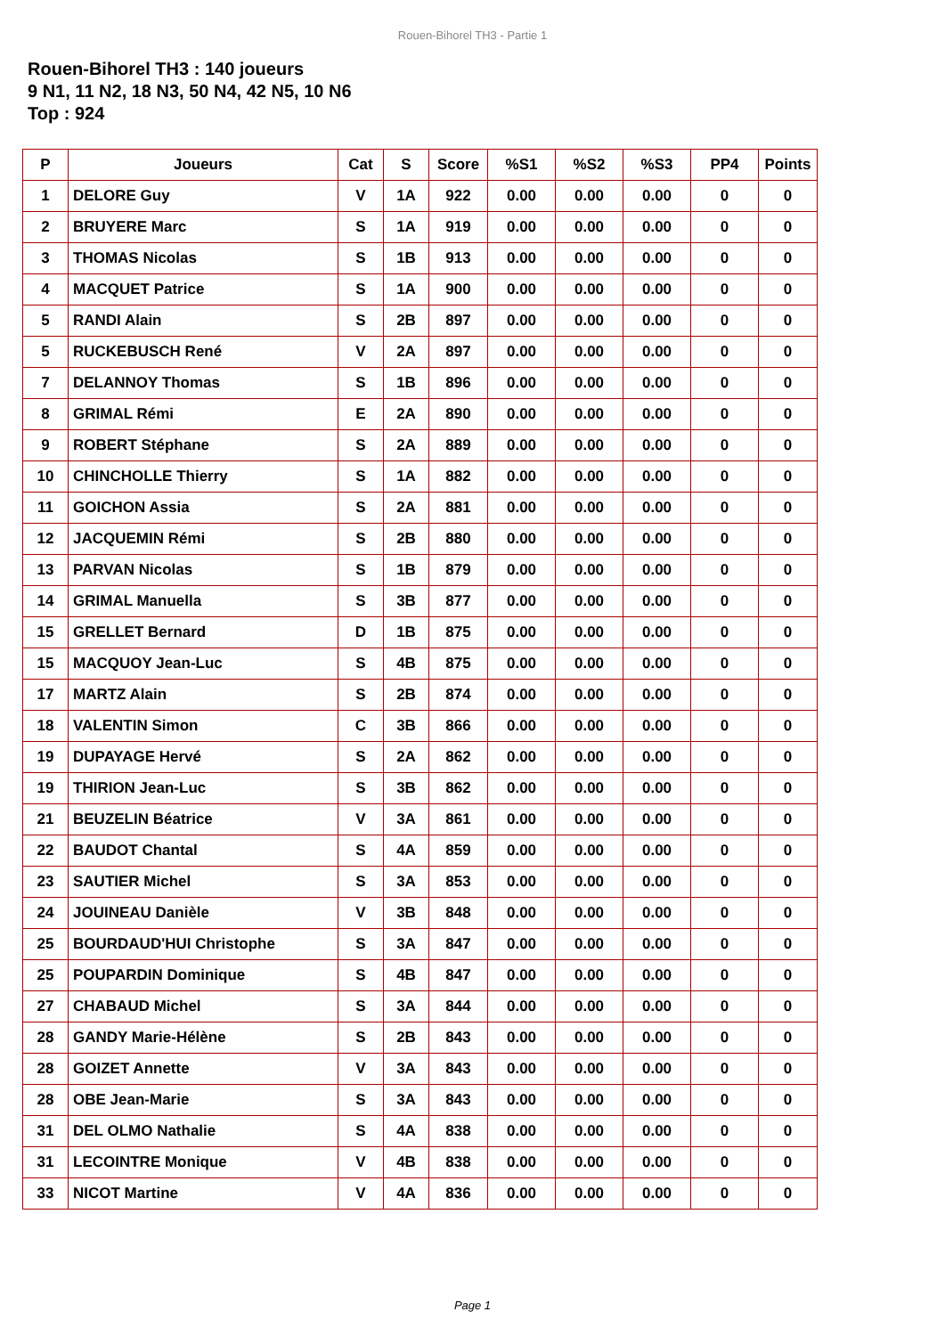Rouen-Bihorel TH3 - Partie 1
Rouen-Bihorel TH3 : 140 joueurs
9 N1, 11 N2, 18 N3, 50 N4, 42 N5, 10 N6
Top : 924
| P | Joueurs | Cat | S | Score | %S1 | %S2 | %S3 | PP4 | Points |
| --- | --- | --- | --- | --- | --- | --- | --- | --- | --- |
| 1 | DELORE Guy | V | 1A | 922 | 0.00 | 0.00 | 0.00 | 0 | 0 |
| 2 | BRUYERE Marc | S | 1A | 919 | 0.00 | 0.00 | 0.00 | 0 | 0 |
| 3 | THOMAS Nicolas | S | 1B | 913 | 0.00 | 0.00 | 0.00 | 0 | 0 |
| 4 | MACQUET Patrice | S | 1A | 900 | 0.00 | 0.00 | 0.00 | 0 | 0 |
| 5 | RANDI Alain | S | 2B | 897 | 0.00 | 0.00 | 0.00 | 0 | 0 |
| 5 | RUCKEBUSCH René | V | 2A | 897 | 0.00 | 0.00 | 0.00 | 0 | 0 |
| 7 | DELANNOY Thomas | S | 1B | 896 | 0.00 | 0.00 | 0.00 | 0 | 0 |
| 8 | GRIMAL Rémi | E | 2A | 890 | 0.00 | 0.00 | 0.00 | 0 | 0 |
| 9 | ROBERT Stéphane | S | 2A | 889 | 0.00 | 0.00 | 0.00 | 0 | 0 |
| 10 | CHINCHOLLE Thierry | S | 1A | 882 | 0.00 | 0.00 | 0.00 | 0 | 0 |
| 11 | GOICHON Assia | S | 2A | 881 | 0.00 | 0.00 | 0.00 | 0 | 0 |
| 12 | JACQUEMIN Rémi | S | 2B | 880 | 0.00 | 0.00 | 0.00 | 0 | 0 |
| 13 | PARVAN Nicolas | S | 1B | 879 | 0.00 | 0.00 | 0.00 | 0 | 0 |
| 14 | GRIMAL Manuella | S | 3B | 877 | 0.00 | 0.00 | 0.00 | 0 | 0 |
| 15 | GRELLET Bernard | D | 1B | 875 | 0.00 | 0.00 | 0.00 | 0 | 0 |
| 15 | MACQUOY Jean-Luc | S | 4B | 875 | 0.00 | 0.00 | 0.00 | 0 | 0 |
| 17 | MARTZ Alain | S | 2B | 874 | 0.00 | 0.00 | 0.00 | 0 | 0 |
| 18 | VALENTIN Simon | C | 3B | 866 | 0.00 | 0.00 | 0.00 | 0 | 0 |
| 19 | DUPAYAGE Hervé | S | 2A | 862 | 0.00 | 0.00 | 0.00 | 0 | 0 |
| 19 | THIRION Jean-Luc | S | 3B | 862 | 0.00 | 0.00 | 0.00 | 0 | 0 |
| 21 | BEUZELIN Béatrice | V | 3A | 861 | 0.00 | 0.00 | 0.00 | 0 | 0 |
| 22 | BAUDOT Chantal | S | 4A | 859 | 0.00 | 0.00 | 0.00 | 0 | 0 |
| 23 | SAUTIER Michel | S | 3A | 853 | 0.00 | 0.00 | 0.00 | 0 | 0 |
| 24 | JOUINEAU Danièle | V | 3B | 848 | 0.00 | 0.00 | 0.00 | 0 | 0 |
| 25 | BOURDAUD'HUI Christophe | S | 3A | 847 | 0.00 | 0.00 | 0.00 | 0 | 0 |
| 25 | POUPARDIN Dominique | S | 4B | 847 | 0.00 | 0.00 | 0.00 | 0 | 0 |
| 27 | CHABAUD Michel | S | 3A | 844 | 0.00 | 0.00 | 0.00 | 0 | 0 |
| 28 | GANDY Marie-Hélène | S | 2B | 843 | 0.00 | 0.00 | 0.00 | 0 | 0 |
| 28 | GOIZET Annette | V | 3A | 843 | 0.00 | 0.00 | 0.00 | 0 | 0 |
| 28 | OBE Jean-Marie | S | 3A | 843 | 0.00 | 0.00 | 0.00 | 0 | 0 |
| 31 | DEL OLMO Nathalie | S | 4A | 838 | 0.00 | 0.00 | 0.00 | 0 | 0 |
| 31 | LECOINTRE Monique | V | 4B | 838 | 0.00 | 0.00 | 0.00 | 0 | 0 |
| 33 | NICOT Martine | V | 4A | 836 | 0.00 | 0.00 | 0.00 | 0 | 0 |
Page 1